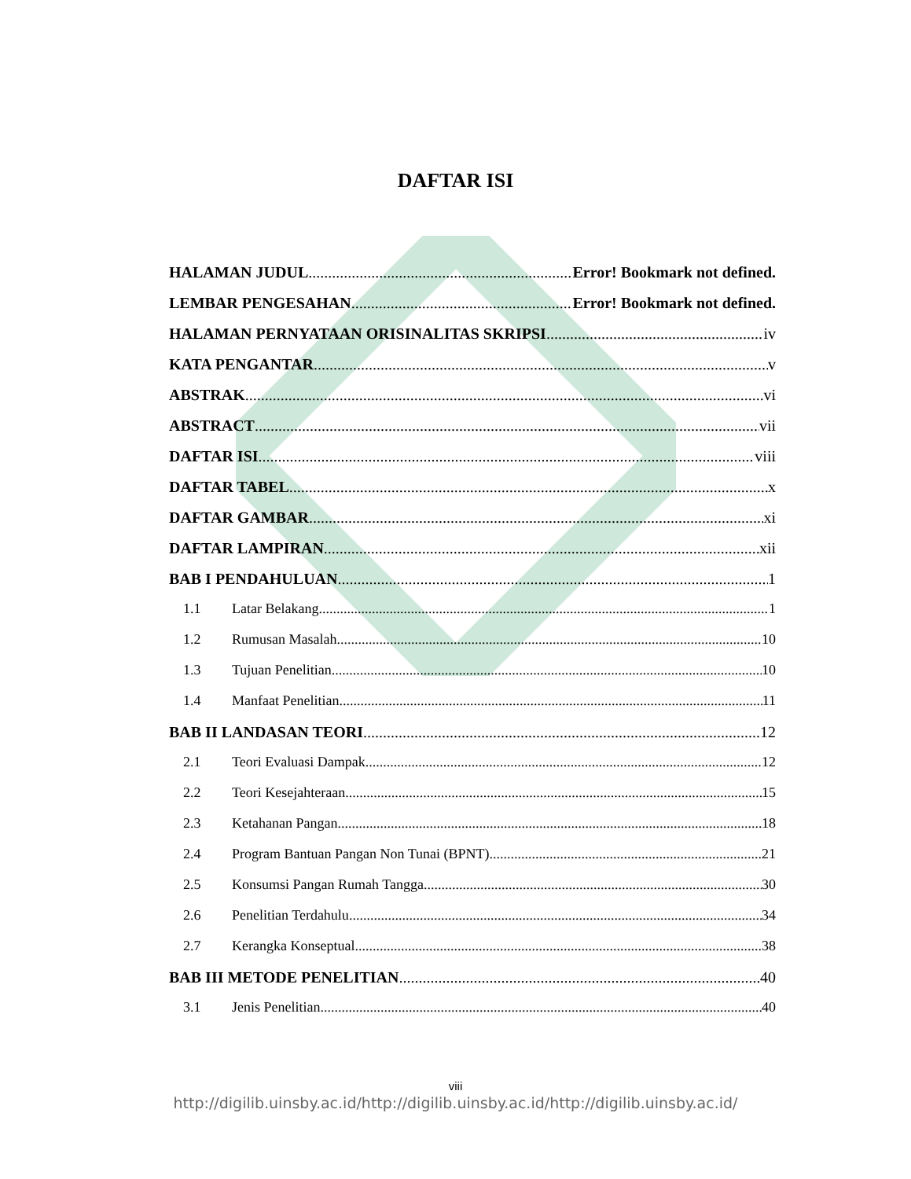DAFTAR ISI
HALAMAN JUDUL Error! Bookmark not defined.
LEMBAR PENGESAHAN Error! Bookmark not defined.
HALAMAN PERNYATAAN ORISINALITAS SKRIPSI iv
KATA PENGANTAR v
ABSTRAK vi
ABSTRACT vii
DAFTAR ISI viii
DAFTAR TABEL x
DAFTAR GAMBAR xi
DAFTAR LAMPIRAN xii
BAB I PENDAHULUAN 1
1.1 Latar Belakang 1
1.2 Rumusan Masalah 10
1.3 Tujuan Penelitian 10
1.4 Manfaat Penelitian 11
BAB II LANDASAN TEORI 12
2.1 Teori Evaluasi Dampak 12
2.2 Teori Kesejahteraan 15
2.3 Ketahanan Pangan 18
2.4 Program Bantuan Pangan Non Tunai (BPNT) 21
2.5 Konsumsi Pangan Rumah Tangga 30
2.6 Penelitian Terdahulu 34
2.7 Kerangka Konseptual 38
BAB III METODE PENELITIAN 40
3.1 Jenis Penelitian 40
viii
http://digilib.uinsby.ac.id/http://digilib.uinsby.ac.id/http://digilib.uinsby.ac.id/